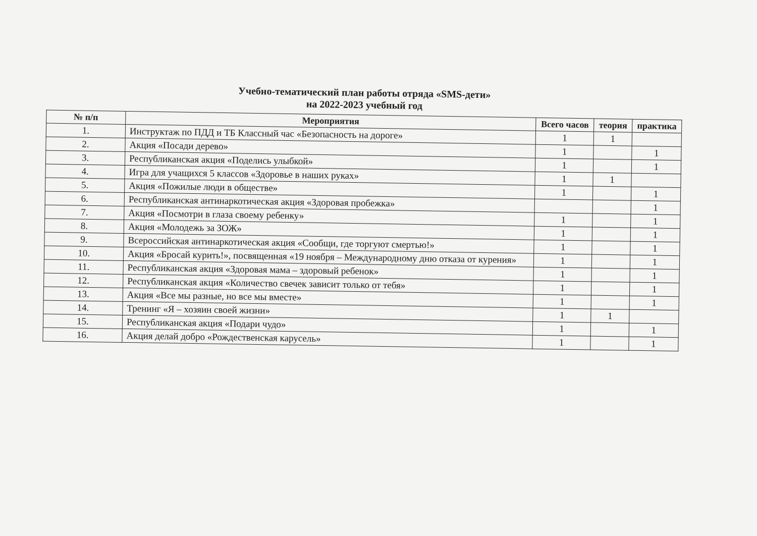Учебно-тематический план работы отряда «SMS-дети»
на 2022-2023 учебный год
| № п/п | Мероприятия | Всего часов | теория | практика |
| --- | --- | --- | --- | --- |
| 1. | Инструктаж по ПДД и ТБ Классный час «Безопасность на дороге» | 1 | 1 | |
| 2. | Акция «Посади дерево» | 1 | | 1 |
| 3. | Республиканская акция «Поделись улыбкой» | 1 | | 1 |
| 4. | Игра для учащихся 5 классов «Здоровье в наших руках» | 1 | 1 | |
| 5. | Акция «Пожилые люди в обществе» | 1 | | 1 |
| 6. | Республиканская антинаркотическая акция «Здоровая пробежка» | | | 1 |
| 7. | Акция «Посмотри в глаза своему ребенку» | 1 | | 1 |
| 8. | Акция «Молодежь за ЗОЖ» | 1 | | 1 |
| 9. | Всероссийская антинаркотическая акция «Сообщи, где торгуют смертью!» | 1 | | 1 |
| 10. | Акция «Бросай курить!», посвященная «19 ноября – Международному дню отказа от курения» | 1 | | 1 |
| 11. | Республиканская акция «Здоровая мама – здоровый ребенок» | 1 | | 1 |
| 12. | Республиканская акция «Количество свечек зависит только от тебя» | 1 | | 1 |
| 13. | Акция «Все мы разные, но все мы вместе» | 1 | | 1 |
| 14. | Тренинг «Я – хозяин своей жизни» | 1 | 1 | |
| 15. | Республиканская акция «Подари чудо» | 1 | | 1 |
| 16. | Акция делай добро «Рождественская карусель» | 1 | | 1 |